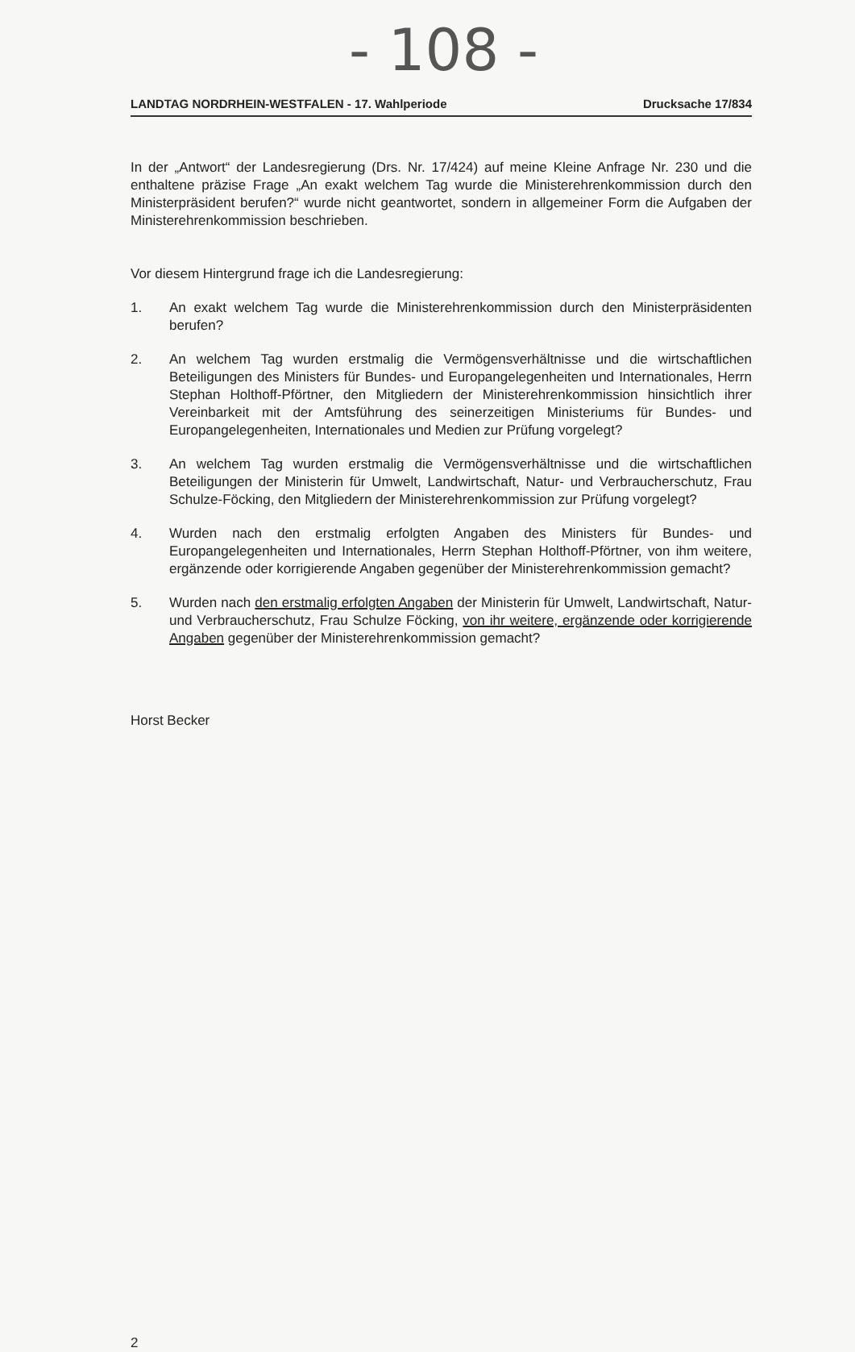- 108 -
LANDTAG NORDRHEIN-WESTFALEN - 17. Wahlperiode Drucksache 17/834
In der „Antwort“ der Landesregierung (Drs. Nr. 17/424) auf meine Kleine Anfrage Nr. 230 und die enthaltene präzise Frage „An exakt welchem Tag wurde die Ministerehrenkommission durch den Ministerpräsident berufen?“ wurde nicht geantwortet, sondern in allgemeiner Form die Aufgaben der Ministerehrenkommission beschrieben.
Vor diesem Hintergrund frage ich die Landesregierung:
1. An exakt welchem Tag wurde die Ministerehrenkommission durch den Ministerpräsidenten berufen?
2. An welchem Tag wurden erstmalig die Vermögensverhältnisse und die wirtschaftlichen Beteiligungen des Ministers für Bundes- und Europangelegenheiten und Internationales, Herrn Stephan Holthoff-Pförtner, den Mitgliedern der Ministerehrenkommission hinsichtlich ihrer Vereinbarkeit mit der Amtsführung des seinerzeitigen Ministeriums für Bundes- und Europangelegenheiten, Internationales und Medien zur Prüfung vorgelegt?
3. An welchem Tag wurden erstmalig die Vermögensverhältnisse und die wirtschaftlichen Beteiligungen der Ministerin für Umwelt, Landwirtschaft, Natur- und Verbraucherschutz, Frau Schulze-Föcking, den Mitgliedern der Ministerehrenkommission zur Prüfung vorgelegt?
4. Wurden nach den erstmalig erfolgten Angaben des Ministers für Bundes- und Europangelegenheiten und Internationales, Herrn Stephan Holthoff-Pförtner, von ihm weitere, ergänzende oder korrigierende Angaben gegenüber der Ministerehrenkommission gemacht?
5. Wurden nach den erstmalig erfolgten Angaben der Ministerin für Umwelt, Landwirtschaft, Natur- und Verbraucherschutz, Frau Schulze Föcking, von ihr weitere, ergänzende oder korrigierende Angaben gegenüber der Ministerehrenkommission gemacht?
Horst Becker
2